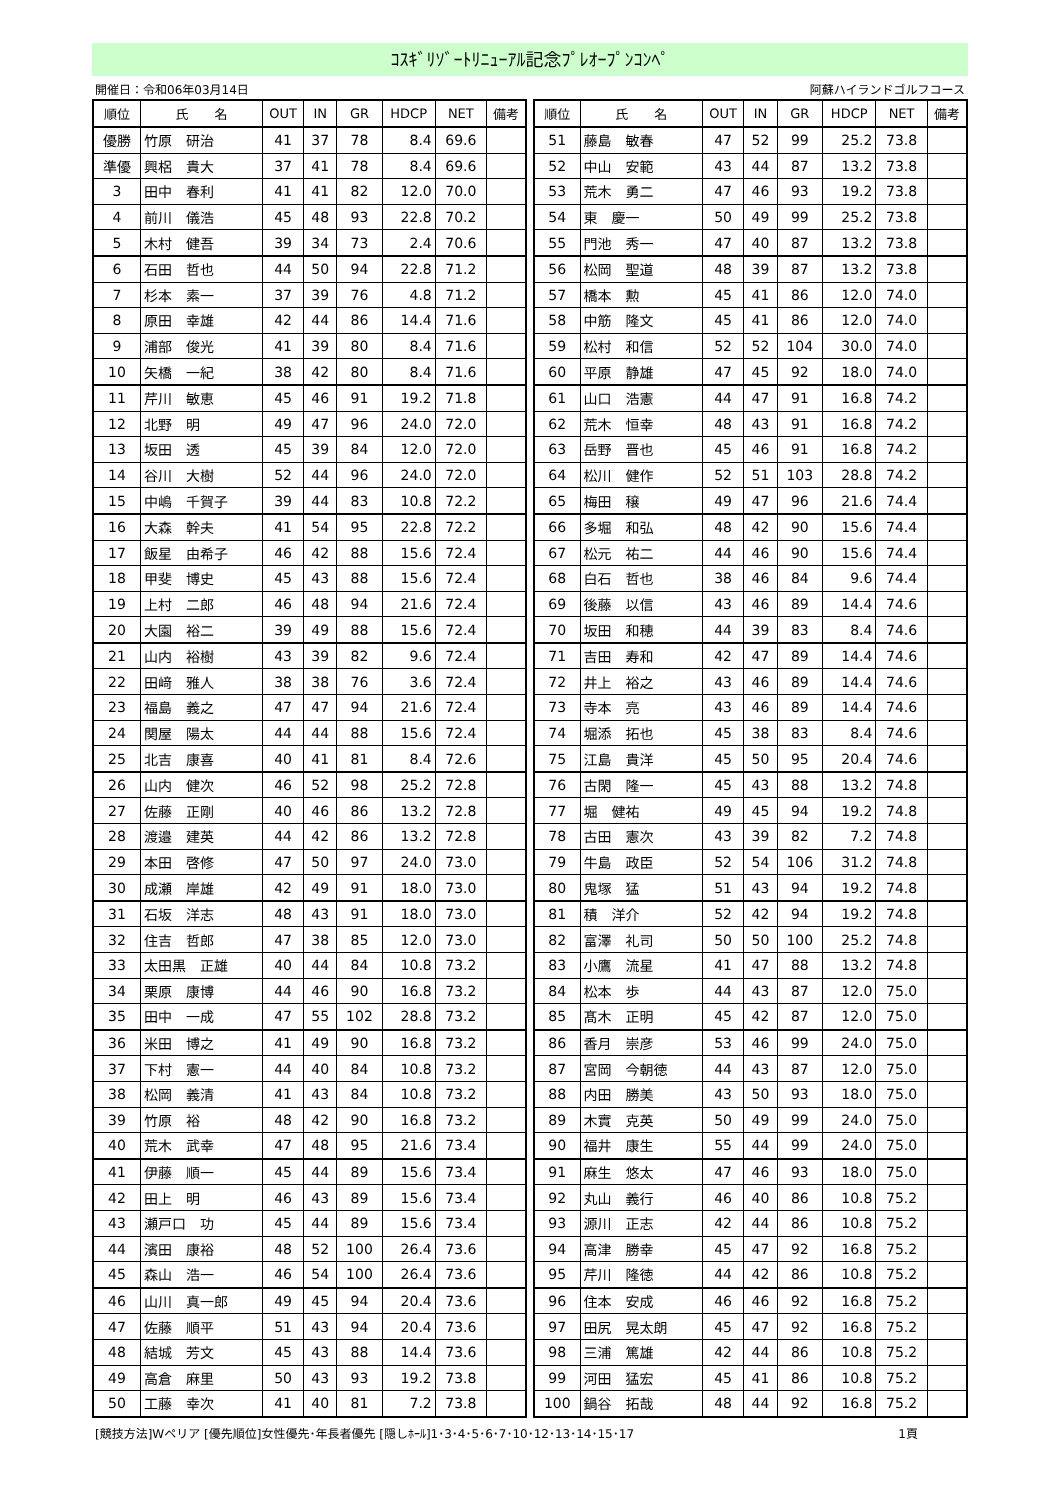ｺｽｷﾞﾘｿﾞｰﾄﾘﾆｭｰｱﾙ記念ﾌﾟﾚｵｰﾌﾟﾝｺﾝﾍﾟ
開催日：令和06年03月14日 阿蘇ハイランドゴルフコース
| 順位 | 氏 名 | OUT | IN | GR | HDCP | NET | 備考 |
| --- | --- | --- | --- | --- | --- | --- | --- |
| 優勝 | 竹原 研治 | 41 | 37 | 78 | 8.4 | 69.6 | |
| 準優 | 興梠 貴大 | 37 | 41 | 78 | 8.4 | 69.6 | |
| 3 | 田中 春利 | 41 | 41 | 82 | 12.0 | 70.0 | |
| 4 | 前川 儀浩 | 45 | 48 | 93 | 22.8 | 70.2 | |
| 5 | 木村 健吾 | 39 | 34 | 73 | 2.4 | 70.6 | |
| 6 | 石田 哲也 | 44 | 50 | 94 | 22.8 | 71.2 | |
| 7 | 杉本 素一 | 37 | 39 | 76 | 4.8 | 71.2 | |
| 8 | 原田 幸雄 | 42 | 44 | 86 | 14.4 | 71.6 | |
| 9 | 浦部 俊光 | 41 | 39 | 80 | 8.4 | 71.6 | |
| 10 | 矢橋 一紀 | 38 | 42 | 80 | 8.4 | 71.6 | |
| 11 | 芹川 敏恵 | 45 | 46 | 91 | 19.2 | 71.8 | |
| 12 | 北野 明 | 49 | 47 | 96 | 24.0 | 72.0 | |
| 13 | 坂田 透 | 45 | 39 | 84 | 12.0 | 72.0 | |
| 14 | 谷川 大樹 | 52 | 44 | 96 | 24.0 | 72.0 | |
| 15 | 中嶋 千賀子 | 39 | 44 | 83 | 10.8 | 72.2 | |
| 16 | 大森 幹夫 | 41 | 54 | 95 | 22.8 | 72.2 | |
| 17 | 飯星 由希子 | 46 | 42 | 88 | 15.6 | 72.4 | |
| 18 | 甲斐 博史 | 45 | 43 | 88 | 15.6 | 72.4 | |
| 19 | 上村 二郎 | 46 | 48 | 94 | 21.6 | 72.4 | |
| 20 | 大園 裕二 | 39 | 49 | 88 | 15.6 | 72.4 | |
| 21 | 山内 裕樹 | 43 | 39 | 82 | 9.6 | 72.4 | |
| 22 | 田﨑 雅人 | 38 | 38 | 76 | 3.6 | 72.4 | |
| 23 | 福島 義之 | 47 | 47 | 94 | 21.6 | 72.4 | |
| 24 | 関屋 陽太 | 44 | 44 | 88 | 15.6 | 72.4 | |
| 25 | 北吉 康喜 | 40 | 41 | 81 | 8.4 | 72.6 | |
| 26 | 山内 健次 | 46 | 52 | 98 | 25.2 | 72.8 | |
| 27 | 佐藤 正剛 | 40 | 46 | 86 | 13.2 | 72.8 | |
| 28 | 渡邉 建英 | 44 | 42 | 86 | 13.2 | 72.8 | |
| 29 | 本田 啓修 | 47 | 50 | 97 | 24.0 | 73.0 | |
| 30 | 成瀬 岸雄 | 42 | 49 | 91 | 18.0 | 73.0 | |
| 31 | 石坂 洋志 | 48 | 43 | 91 | 18.0 | 73.0 | |
| 32 | 住吉 哲郎 | 47 | 38 | 85 | 12.0 | 73.0 | |
| 33 | 太田黒 正雄 | 40 | 44 | 84 | 10.8 | 73.2 | |
| 34 | 栗原 康博 | 44 | 46 | 90 | 16.8 | 73.2 | |
| 35 | 田中 一成 | 47 | 55 | 102 | 28.8 | 73.2 | |
| 36 | 米田 博之 | 41 | 49 | 90 | 16.8 | 73.2 | |
| 37 | 下村 憲一 | 44 | 40 | 84 | 10.8 | 73.2 | |
| 38 | 松岡 義清 | 41 | 43 | 84 | 10.8 | 73.2 | |
| 39 | 竹原 裕 | 48 | 42 | 90 | 16.8 | 73.2 | |
| 40 | 荒木 武幸 | 47 | 48 | 95 | 21.6 | 73.4 | |
| 41 | 伊藤 順一 | 45 | 44 | 89 | 15.6 | 73.4 | |
| 42 | 田上 明 | 46 | 43 | 89 | 15.6 | 73.4 | |
| 43 | 瀬戸口 功 | 45 | 44 | 89 | 15.6 | 73.4 | |
| 44 | 濱田 康裕 | 48 | 52 | 100 | 26.4 | 73.6 | |
| 45 | 森山 浩一 | 46 | 54 | 100 | 26.4 | 73.6 | |
| 46 | 山川 真一郎 | 49 | 45 | 94 | 20.4 | 73.6 | |
| 47 | 佐藤 順平 | 51 | 43 | 94 | 20.4 | 73.6 | |
| 48 | 結城 芳文 | 45 | 43 | 88 | 14.4 | 73.6 | |
| 49 | 高倉 麻里 | 50 | 43 | 93 | 19.2 | 73.8 | |
| 50 | 工藤 幸次 | 41 | 40 | 81 | 7.2 | 73.8 | |
| 順位 | 氏 名 | OUT | IN | GR | HDCP | NET | 備考 |
| --- | --- | --- | --- | --- | --- | --- | --- |
| 51 | 藤島 敏春 | 47 | 52 | 99 | 25.2 | 73.8 | |
| 52 | 中山 安範 | 43 | 44 | 87 | 13.2 | 73.8 | |
| 53 | 荒木 勇二 | 47 | 46 | 93 | 19.2 | 73.8 | |
| 54 | 東 慶一 | 50 | 49 | 99 | 25.2 | 73.8 | |
| 55 | 門池 秀一 | 47 | 40 | 87 | 13.2 | 73.8 | |
| 56 | 松岡 聖道 | 48 | 39 | 87 | 13.2 | 73.8 | |
| 57 | 橋本 勲 | 45 | 41 | 86 | 12.0 | 74.0 | |
| 58 | 中筋 隆文 | 45 | 41 | 86 | 12.0 | 74.0 | |
| 59 | 松村 和信 | 52 | 52 | 104 | 30.0 | 74.0 | |
| 60 | 平原 静雄 | 47 | 45 | 92 | 18.0 | 74.0 | |
| 61 | 山口 浩憲 | 44 | 47 | 91 | 16.8 | 74.2 | |
| 62 | 荒木 恒幸 | 48 | 43 | 91 | 16.8 | 74.2 | |
| 63 | 岳野 晋也 | 45 | 46 | 91 | 16.8 | 74.2 | |
| 64 | 松川 健作 | 52 | 51 | 103 | 28.8 | 74.2 | |
| 65 | 梅田 穣 | 49 | 47 | 96 | 21.6 | 74.4 | |
| 66 | 多堀 和弘 | 48 | 42 | 90 | 15.6 | 74.4 | |
| 67 | 松元 祐二 | 44 | 46 | 90 | 15.6 | 74.4 | |
| 68 | 白石 哲也 | 38 | 46 | 84 | 9.6 | 74.4 | |
| 69 | 後藤 以信 | 43 | 46 | 89 | 14.4 | 74.6 | |
| 70 | 坂田 和穂 | 44 | 39 | 83 | 8.4 | 74.6 | |
| 71 | 吉田 寿和 | 42 | 47 | 89 | 14.4 | 74.6 | |
| 72 | 井上 裕之 | 43 | 46 | 89 | 14.4 | 74.6 | |
| 73 | 寺本 亮 | 43 | 46 | 89 | 14.4 | 74.6 | |
| 74 | 堀添 拓也 | 45 | 38 | 83 | 8.4 | 74.6 | |
| 75 | 江島 貴洋 | 45 | 50 | 95 | 20.4 | 74.6 | |
| 76 | 古閑 隆一 | 45 | 43 | 88 | 13.2 | 74.8 | |
| 77 | 堀 健祐 | 49 | 45 | 94 | 19.2 | 74.8 | |
| 78 | 古田 憲次 | 43 | 39 | 82 | 7.2 | 74.8 | |
| 79 | 牛島 政臣 | 52 | 54 | 106 | 31.2 | 74.8 | |
| 80 | 鬼塚 猛 | 51 | 43 | 94 | 19.2 | 74.8 | |
| 81 | 積 洋介 | 52 | 42 | 94 | 19.2 | 74.8 | |
| 82 | 富澤 礼司 | 50 | 50 | 100 | 25.2 | 74.8 | |
| 83 | 小鷹 流星 | 41 | 47 | 88 | 13.2 | 74.8 | |
| 84 | 松本 歩 | 44 | 43 | 87 | 12.0 | 75.0 | |
| 85 | 髙木 正明 | 45 | 42 | 87 | 12.0 | 75.0 | |
| 86 | 香月 崇彦 | 53 | 46 | 99 | 24.0 | 75.0 | |
| 87 | 宮岡 今朝徳 | 44 | 43 | 87 | 12.0 | 75.0 | |
| 88 | 内田 勝美 | 43 | 50 | 93 | 18.0 | 75.0 | |
| 89 | 木實 克英 | 50 | 49 | 99 | 24.0 | 75.0 | |
| 90 | 福井 康生 | 55 | 44 | 99 | 24.0 | 75.0 | |
| 91 | 麻生 悠太 | 47 | 46 | 93 | 18.0 | 75.0 | |
| 92 | 丸山 義行 | 46 | 40 | 86 | 10.8 | 75.2 | |
| 93 | 源川 正志 | 42 | 44 | 86 | 10.8 | 75.2 | |
| 94 | 高津 勝幸 | 45 | 47 | 92 | 16.8 | 75.2 | |
| 95 | 芹川 隆徳 | 44 | 42 | 86 | 10.8 | 75.2 | |
| 96 | 住本 安成 | 46 | 46 | 92 | 16.8 | 75.2 | |
| 97 | 田尻 晃太朗 | 45 | 47 | 92 | 16.8 | 75.2 | |
| 98 | 三浦 篤雄 | 42 | 44 | 86 | 10.8 | 75.2 | |
| 99 | 河田 猛宏 | 45 | 41 | 86 | 10.8 | 75.2 | |
| 100 | 鍋谷 拓哉 | 48 | 44 | 92 | 16.8 | 75.2 | |
[競技方法]Wペリア [優先順位]女性優先･年長者優先 [隠しﾎｰﾙ]1･3･4･5･6･7･10･12･13･14･15･17 1頁